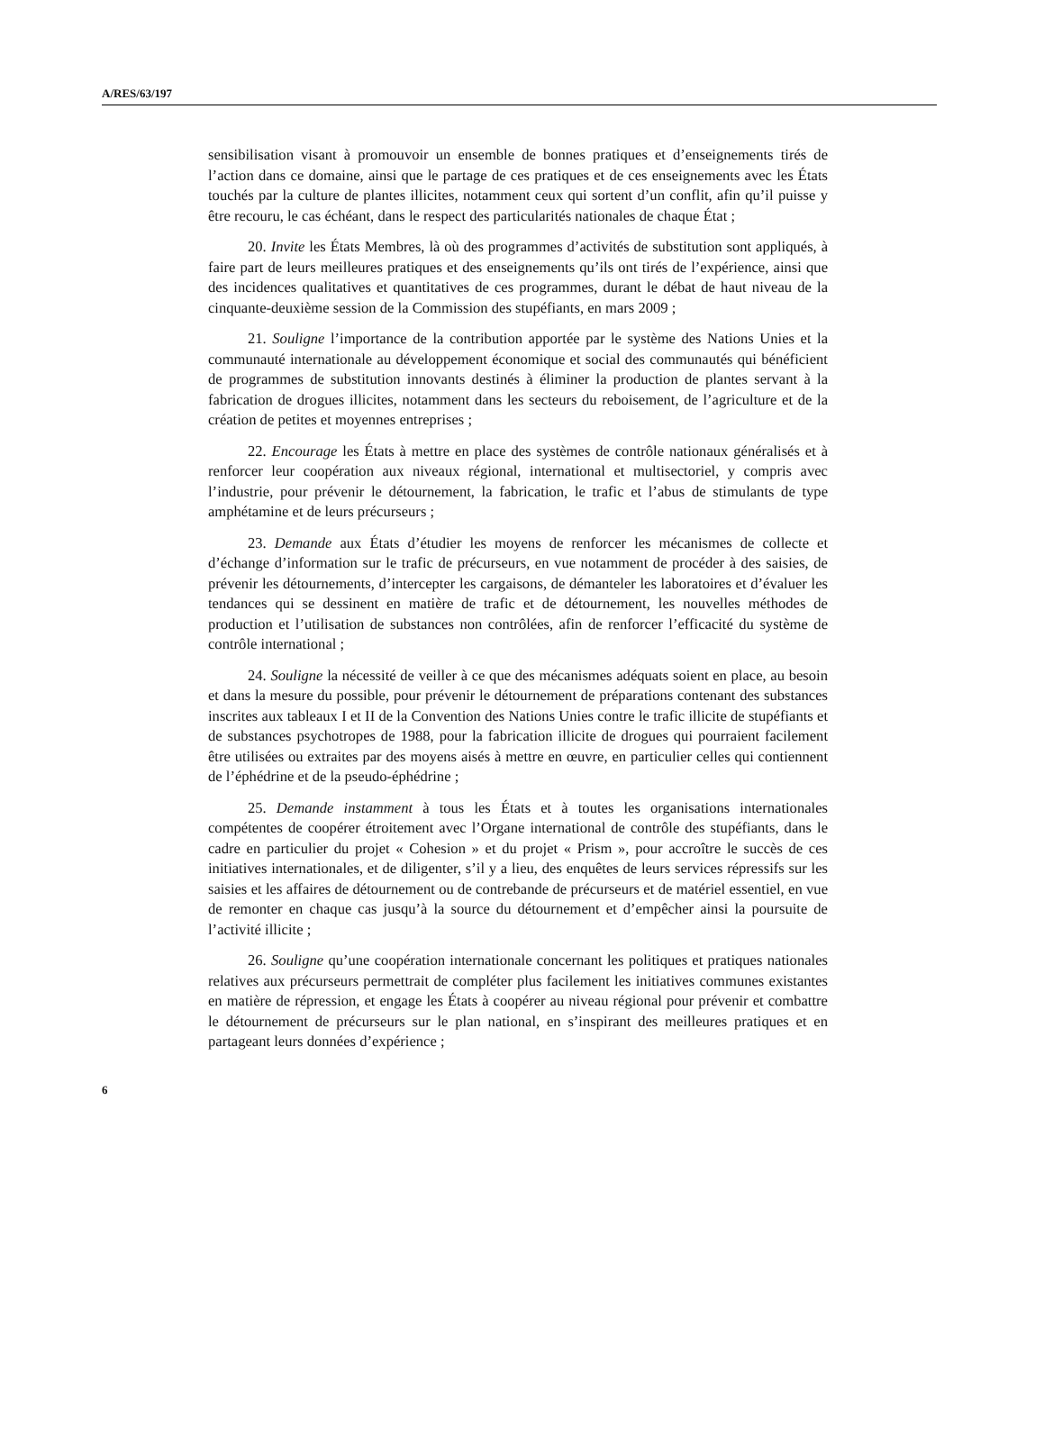A/RES/63/197
sensibilisation visant à promouvoir un ensemble de bonnes pratiques et d’enseignements tirés de l’action dans ce domaine, ainsi que le partage de ces pratiques et de ces enseignements avec les États touchés par la culture de plantes illicites, notamment ceux qui sortent d’un conflit, afin qu’il puisse y être recouru, le cas échéant, dans le respect des particularités nationales de chaque État ;
20. Invite les États Membres, là où des programmes d’activités de substitution sont appliqués, à faire part de leurs meilleures pratiques et des enseignements qu’ils ont tirés de l’expérience, ainsi que des incidences qualitatives et quantitatives de ces programmes, durant le débat de haut niveau de la cinquante-deuxième session de la Commission des stupéfiants, en mars 2009 ;
21. Souligne l’importance de la contribution apportée par le système des Nations Unies et la communauté internationale au développement économique et social des communautés qui bénéficient de programmes de substitution innovants destinés à éliminer la production de plantes servant à la fabrication de drogues illicites, notamment dans les secteurs du reboisement, de l’agriculture et de la création de petites et moyennes entreprises ;
22. Encourage les États à mettre en place des systèmes de contrôle nationaux généralisés et à renforcer leur coopération aux niveaux régional, international et multisectoriel, y compris avec l’industrie, pour prévenir le détournement, la fabrication, le trafic et l’abus de stimulants de type amphétamine et de leurs précurseurs ;
23. Demande aux États d’étudier les moyens de renforcer les mécanismes de collecte et d’échange d’information sur le trafic de précurseurs, en vue notamment de procéder à des saisies, de prévenir les détournements, d’intercepter les cargaisons, de démanteler les laboratoires et d’évaluer les tendances qui se dessinent en matière de trafic et de détournement, les nouvelles méthodes de production et l’utilisation de substances non contrôlées, afin de renforcer l’efficacité du système de contrôle international ;
24. Souligne la nécessité de veiller à ce que des mécanismes adéquats soient en place, au besoin et dans la mesure du possible, pour prévenir le détournement de préparations contenant des substances inscrites aux tableaux I et II de la Convention des Nations Unies contre le trafic illicite de stupéfiants et de substances psychotropes de 1988, pour la fabrication illicite de drogues qui pourraient facilement être utilisées ou extraites par des moyens aisés à mettre en œuvre, en particulier celles qui contiennent de l’éphédrine et de la pseudo-éphédrine ;
25. Demande instamment à tous les États et à toutes les organisations internationales compétentes de coopérer étroitement avec l’Organe international de contrôle des stupéfiants, dans le cadre en particulier du projet « Cohesion » et du projet « Prism », pour accroître le succès de ces initiatives internationales, et de diligenter, s’il y a lieu, des enquêtes de leurs services répressifs sur les saisies et les affaires de détournement ou de contrebande de précurseurs et de matériel essentiel, en vue de remonter en chaque cas jusqu’à la source du détournement et d’empêcher ainsi la poursuite de l’activité illicite ;
26. Souligne qu’une coopération internationale concernant les politiques et pratiques nationales relatives aux précurseurs permettrait de compléter plus facilement les initiatives communes existantes en matière de répression, et engage les États à coopérer au niveau régional pour prévenir et combattre le détournement de précurseurs sur le plan national, en s’inspirant des meilleures pratiques et en partageant leurs données d’expérience ;
6